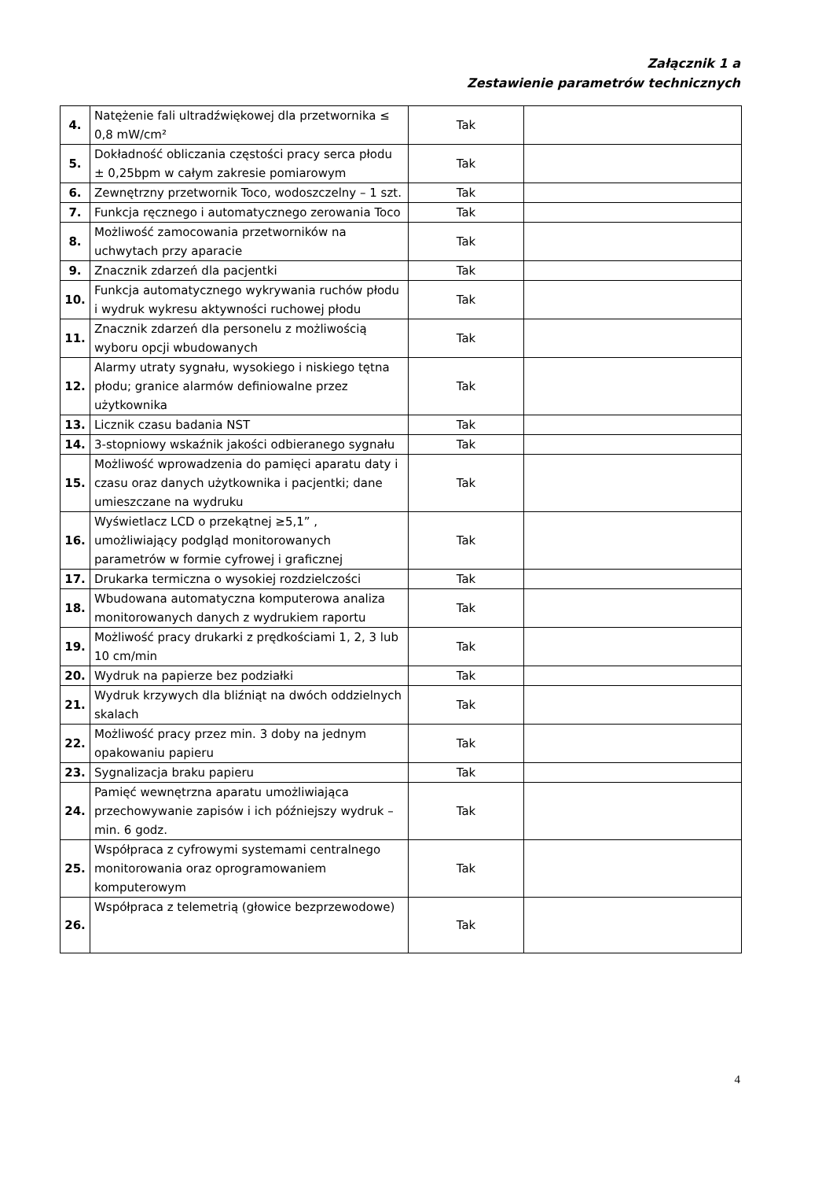Załącznik 1 a
Zestawienie parametrów technicznych
| 4. | Natężenie fali ultradźwiękowej dla przetwornika ≤ 0,8 mW/cm² | Tak | |
| 5. | Dokładność obliczania częstości pracy serca płodu ± 0,25bpm w całym zakresie pomiarowym | Tak | |
| 6. | Zewnętrzny przetwornik Toco, wodoszczelny – 1 szt. | Tak | |
| 7. | Funkcja ręcznego i automatycznego zerowania Toco | Tak | |
| 8. | Możliwość zamocowania przetworników na uchwytach przy aparacie | Tak | |
| 9. | Znacznik zdarzeń dla pacjentki | Tak | |
| 10. | Funkcja automatycznego wykrywania ruchów płodu i wydruk wykresu aktywności ruchowej płodu | Tak | |
| 11. | Znacznik zdarzeń dla personelu z możliwością wyboru opcji wbudowanych | Tak | |
| 12. | Alarmy utraty sygnału, wysokiego i niskiego tętna płodu; granice alarmów definiowalne przez użytkownika | Tak | |
| 13. | Licznik czasu badania NST | Tak | |
| 14. | 3-stopniowy wskaźnik jakości odbieranego sygnału | Tak | |
| 15. | Możliwość wprowadzenia do pamięci aparatu daty i czasu oraz danych użytkownika i pacjentki; dane umieszczane na wydruku | Tak | |
| 16. | Wyświetlacz LCD o przekątnej ≥5,1” , umożliwiający podgląd monitorowanych parametrów w formie cyfrowej i graficznej | Tak | |
| 17. | Drukarka termiczna o wysokiej rozdzielczości | Tak | |
| 18. | Wbudowana automatyczna komputerowa analiza monitorowanych danych z wydrukiem raportu | Tak | |
| 19. | Możliwość pracy drukarki z prędkościami 1, 2, 3 lub 10 cm/min | Tak | |
| 20. | Wydruk na papierze bez podziałki | Tak | |
| 21. | Wydruk krzywych dla bliźniąt na dwóch oddzielnych skalach | Tak | |
| 22. | Możliwość pracy przez min. 3 doby na jednym opakowaniu papieru | Tak | |
| 23. | Sygnalizacja braku papieru | Tak | |
| 24. | Pamięć wewnętrzna aparatu umożliwiająca przechowywanie zapisów i ich późniejszy wydruk – min. 6 godz. | Tak | |
| 25. | Współpraca z cyfrowymi systemami centralnego monitorowania oraz oprogramowaniem komputerowym | Tak | |
| 26. | Współpraca z telemetrią (głowice bezprzewodowe) | Tak | |
4